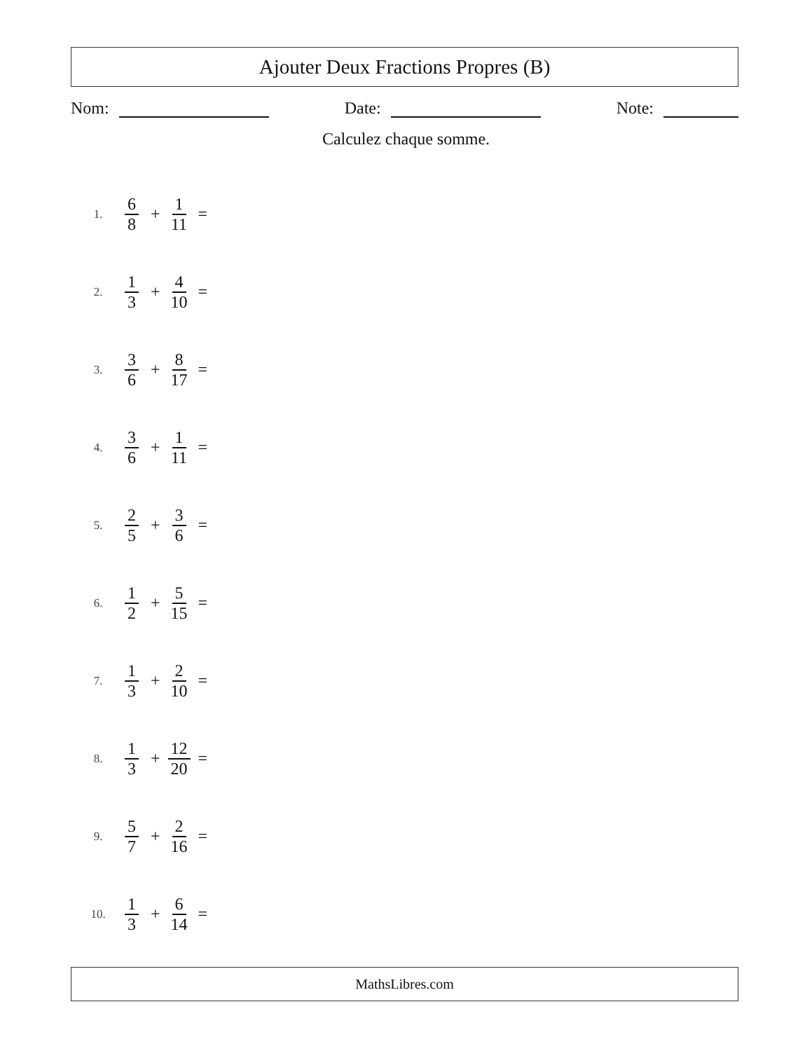Ajouter Deux Fractions Propres (B)
Nom: Date: Note:
Calculez chaque somme.
1. 6 8 + 1 11 =
2. 1 3 + 4 10 =
3. 3 6 + 8 17 =
4. 3 6 + 1 11 =
5. 2 5 + 3 6 =
6. 1 2 + 5 15 =
7. 1 3 + 2 10 =
8. 1 3 + 12 20 =
9. 5 7 + 2 16 =
10. 1 3 + 6 14 =
MathsLibres.com